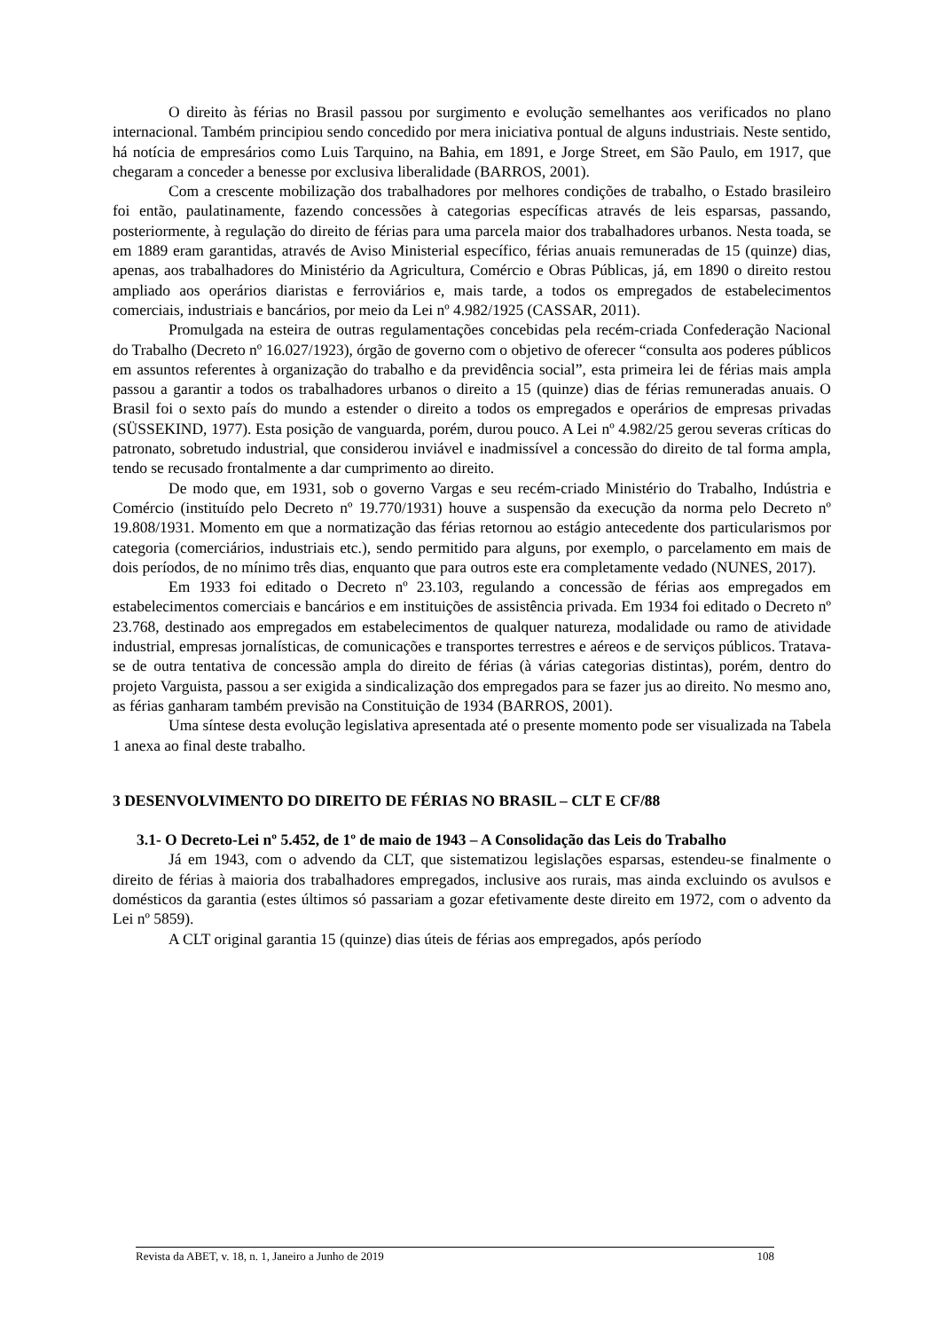O direito às férias no Brasil passou por surgimento e evolução semelhantes aos verificados no plano internacional. Também principiou sendo concedido por mera iniciativa pontual de alguns industriais. Neste sentido, há notícia de empresários como Luis Tarquino, na Bahia, em 1891, e Jorge Street, em São Paulo, em 1917, que chegaram a conceder a benesse por exclusiva liberalidade (BARROS, 2001).
Com a crescente mobilização dos trabalhadores por melhores condições de trabalho, o Estado brasileiro foi então, paulatinamente, fazendo concessões à categorias específicas através de leis esparsas, passando, posteriormente, à regulação do direito de férias para uma parcela maior dos trabalhadores urbanos. Nesta toada, se em 1889 eram garantidas, através de Aviso Ministerial específico, férias anuais remuneradas de 15 (quinze) dias, apenas, aos trabalhadores do Ministério da Agricultura, Comércio e Obras Públicas, já, em 1890 o direito restou ampliado aos operários diaristas e ferroviários e, mais tarde, a todos os empregados de estabelecimentos comerciais, industriais e bancários, por meio da Lei nº 4.982/1925 (CASSAR, 2011).
Promulgada na esteira de outras regulamentações concebidas pela recém-criada Confederação Nacional do Trabalho (Decreto nº 16.027/1923), órgão de governo com o objetivo de oferecer “consulta aos poderes públicos em assuntos referentes à organização do trabalho e da previdência social”, esta primeira lei de férias mais ampla passou a garantir a todos os trabalhadores urbanos o direito a 15 (quinze) dias de férias remuneradas anuais. O Brasil foi o sexto país do mundo a estender o direito a todos os empregados e operários de empresas privadas (SÜSSEKIND, 1977). Esta posição de vanguarda, porém, durou pouco. A Lei nº 4.982/25 gerou severas críticas do patronato, sobretudo industrial, que considerou inviável e inadmissível a concessão do direito de tal forma ampla, tendo se recusado frontalmente a dar cumprimento ao direito.
De modo que, em 1931, sob o governo Vargas e seu recém-criado Ministério do Trabalho, Indústria e Comércio (instituído pelo Decreto nº 19.770/1931) houve a suspensão da execução da norma pelo Decreto nº 19.808/1931. Momento em que a normatização das férias retornou ao estágio antecedente dos particularismos por categoria (comerciários, industriais etc.), sendo permitido para alguns, por exemplo, o parcelamento em mais de dois períodos, de no mínimo três dias, enquanto que para outros este era completamente vedado (NUNES, 2017).
Em 1933 foi editado o Decreto nº 23.103, regulando a concessão de férias aos empregados em estabelecimentos comerciais e bancários e em instituições de assistência privada. Em 1934 foi editado o Decreto nº 23.768, destinado aos empregados em estabelecimentos de qualquer natureza, modalidade ou ramo de atividade industrial, empresas jornalísticas, de comunicações e transportes terrestres e aéreos e de serviços públicos. Tratava-se de outra tentativa de concessão ampla do direito de férias (à várias categorias distintas), porém, dentro do projeto Varguista, passou a ser exigida a sindicalização dos empregados para se fazer jus ao direito. No mesmo ano, as férias ganharam também previsão na Constituição de 1934 (BARROS, 2001).
Uma síntese desta evolução legislativa apresentada até o presente momento pode ser visualizada na Tabela 1 anexa ao final deste trabalho.
3 DESENVOLVIMENTO DO DIREITO DE FÉRIAS NO BRASIL – CLT E CF/88
3.1- O Decreto-Lei nº 5.452, de 1º de maio de 1943 – A Consolidação das Leis do Trabalho
Já em 1943, com o advendo da CLT, que sistematizou legislações esparsas, estendeu-se finalmente o direito de férias à maioria dos trabalhadores empregados, inclusive aos rurais, mas ainda excluindo os avulsos e domésticos da garantia (estes últimos só passariam a gozar efetivamente deste direito em 1972, com o advento da Lei nº 5859).
A CLT original garantia 15 (quinze) dias úteis de férias aos empregados, após período
Revista da ABET, v. 18, n. 1, Janeiro a Junho de 2019 108